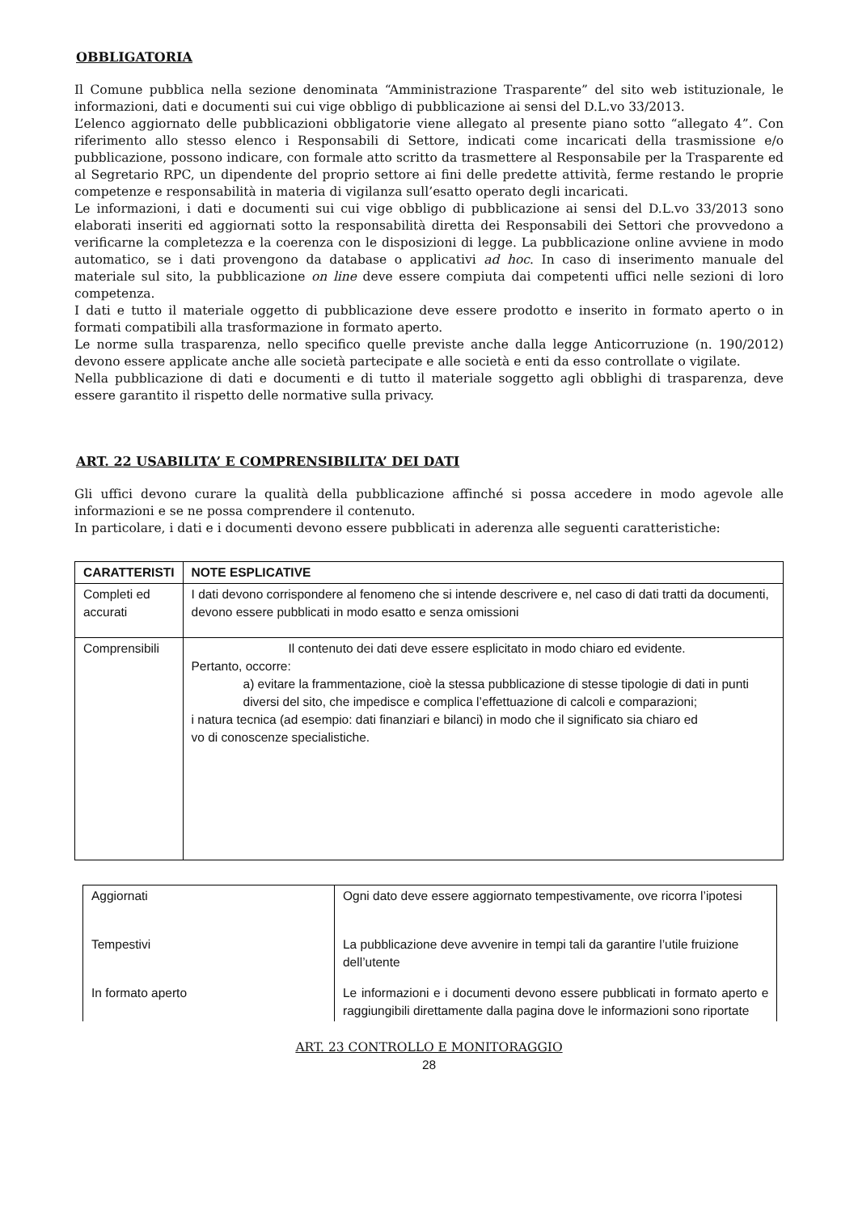OBBLIGATORIA
Il Comune pubblica nella sezione denominata “Amministrazione Trasparente” del sito web istituzionale, le informazioni, dati e documenti sui cui vige obbligo di pubblicazione ai sensi del D.L.vo 33/2013.
L’elenco aggiornato delle pubblicazioni obbligatorie viene allegato al presente piano sotto “allegato 4”. Con riferimento allo stesso elenco i Responsabili di Settore, indicati come incaricati della trasmissione e/o pubblicazione, possono indicare, con formale atto scritto da trasmettere al Responsabile per la Trasparente ed al Segretario RPC, un dipendente del proprio settore ai fini delle predette attività, ferme restando le proprie competenze e responsabilità in materia di vigilanza sull’esatto operato degli incaricati.
Le informazioni, i dati e documenti sui cui vige obbligo di pubblicazione ai sensi del D.L.vo 33/2013 sono elaborati inseriti ed aggiornati sotto la responsabilità diretta dei Responsabili dei Settori che provvedono a verificarne la completezza e la coerenza con le disposizioni di legge. La pubblicazione online avviene in modo automatico, se i dati provengono da database o applicativi ad hoc. In caso di inserimento manuale del materiale sul sito, la pubblicazione on line deve essere compiuta dai competenti uffici nelle sezioni di loro competenza.
I dati e tutto il materiale oggetto di pubblicazione deve essere prodotto e inserito in formato aperto o in formati compatibili alla trasformazione in formato aperto.
Le norme sulla trasparenza, nello specifico quelle previste anche dalla legge Anticorruzione (n. 190/2012) devono essere applicate anche alle società partecipate e alle società e enti da esso controllate o vigilate.
Nella pubblicazione di dati e documenti e di tutto il materiale soggetto agli obblighi di trasparenza, deve essere garantito il rispetto delle normative sulla privacy.
ART. 22 USABILITA’ E COMPRENSIBILITA’ DEI DATI
Gli uffici devono curare la qualità della pubblicazione affinché si possa accedere in modo agevole alle informazioni e se ne possa comprendere il contenuto.
In particolare, i dati e i documenti devono essere pubblicati in aderenza alle seguenti caratteristiche:
| CARATTERISTI | NOTE ESPLICATIVE |
| --- | --- |
| Completi ed accurati | I dati devono corrispondere al fenomeno che si intende descrivere e, nel caso di dati tratti da documenti, devono essere pubblicati in modo esatto e senza omissioni |
| Comprensibili | Il contenuto dei dati deve essere esplicitato in modo chiaro ed evidente. Pertanto, occorre: a) evitare la frammentazione, cioè la stessa pubblicazione di stesse tipologie di dati in punti diversi del sito, che impedisce e complica l’effettuazione di calcoli e comparazioni; i natura tecnica (ad esempio: dati finanziari e bilanci) in modo che il significato sia chiaro ed vo di conoscenze specialistiche. |
| Aggiornati | Ogni dato deve essere aggiornato tempestivamente, ove ricorra l’ipotesi |
| Tempestivi | La pubblicazione deve avvenire in tempi tali da garantire l’utile fruizione dell’utente |
| In formato aperto | Le informazioni e i documenti devono essere pubblicati in formato aperto e raggiungibili direttamente dalla pagina dove le informazioni sono riportate |
ART. 23 CONTROLLO E MONITORAGGIO
28